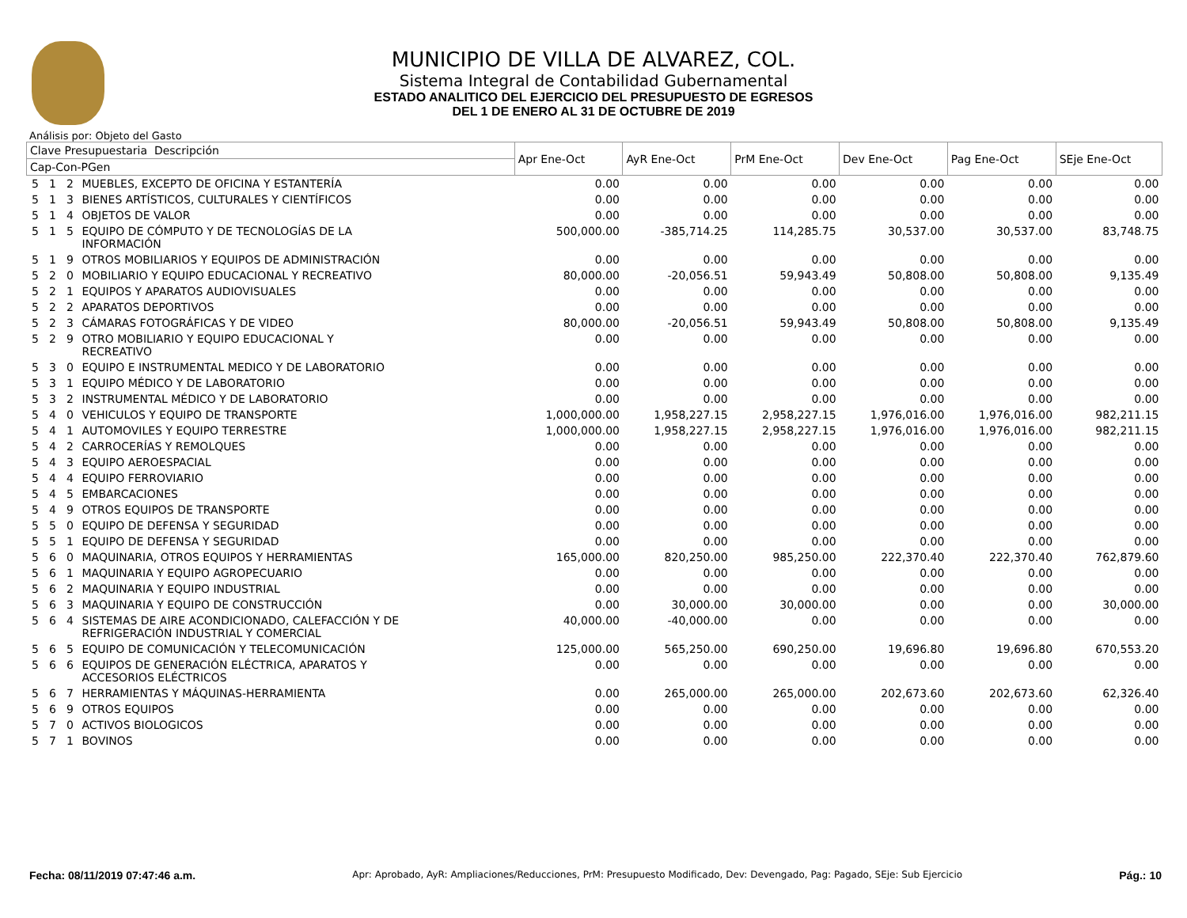MUNICIPIO DE VILLA DE ALVAREZ, COL.
Sistema Integral de Contabilidad Gubernamental
ESTADO ANALITICO DEL EJERCICIO DEL PRESUPUESTO DE EGRESOS
DEL 1 DE ENERO AL 31 DE OCTUBRE DE 2019
Análisis por: Objeto del Gasto
| Clave Presupuestaria Descripción | | | | Apr Ene-Oct | AyR Ene-Oct | PrM Ene-Oct | Dev Ene-Oct | Pag Ene-Oct | SEje Ene-Oct |
| --- | --- | --- | --- | --- | --- | --- | --- | --- | --- |
| Cap-Con-PGen | | | | | | | | | |
| 5 | 1 | 2 | MUEBLES, EXCEPTO DE OFICINA Y ESTANTERÍA | 0.00 | 0.00 | 0.00 | 0.00 | 0.00 | 0.00 |
| 5 | 1 | 3 | BIENES ARTÍSTICOS, CULTURALES Y CIENTÍFICOS | 0.00 | 0.00 | 0.00 | 0.00 | 0.00 | 0.00 |
| 5 | 1 | 4 | OBJETOS DE VALOR | 0.00 | 0.00 | 0.00 | 0.00 | 0.00 | 0.00 |
| 5 | 1 | 5 | EQUIPO DE CÓMPUTO Y DE TECNOLOGÍAS DE LA INFORMACIÓN | 500,000.00 | -385,714.25 | 114,285.75 | 30,537.00 | 30,537.00 | 83,748.75 |
| 5 | 1 | 9 | OTROS MOBILIARIOS Y EQUIPOS DE ADMINISTRACIÓN | 0.00 | 0.00 | 0.00 | 0.00 | 0.00 | 0.00 |
| 5 | 2 | 0 | MOBILIARIO Y EQUIPO EDUCACIONAL Y RECREATIVO | 80,000.00 | -20,056.51 | 59,943.49 | 50,808.00 | 50,808.00 | 9,135.49 |
| 5 | 2 | 1 | EQUIPOS Y APARATOS AUDIOVISUALES | 0.00 | 0.00 | 0.00 | 0.00 | 0.00 | 0.00 |
| 5 | 2 | 2 | APARATOS DEPORTIVOS | 0.00 | 0.00 | 0.00 | 0.00 | 0.00 | 0.00 |
| 5 | 2 | 3 | CÁMARAS FOTOGRÁFICAS Y DE VIDEO | 80,000.00 | -20,056.51 | 59,943.49 | 50,808.00 | 50,808.00 | 9,135.49 |
| 5 | 2 | 9 | OTRO MOBILIARIO Y EQUIPO EDUCACIONAL Y RECREATIVO | 0.00 | 0.00 | 0.00 | 0.00 | 0.00 | 0.00 |
| 5 | 3 | 0 | EQUIPO E INSTRUMENTAL MEDICO Y DE LABORATORIO | 0.00 | 0.00 | 0.00 | 0.00 | 0.00 | 0.00 |
| 5 | 3 | 1 | EQUIPO MÉDICO Y DE LABORATORIO | 0.00 | 0.00 | 0.00 | 0.00 | 0.00 | 0.00 |
| 5 | 3 | 2 | INSTRUMENTAL MÉDICO Y DE LABORATORIO | 0.00 | 0.00 | 0.00 | 0.00 | 0.00 | 0.00 |
| 5 | 4 | 0 | VEHICULOS Y EQUIPO DE TRANSPORTE | 1,000,000.00 | 1,958,227.15 | 2,958,227.15 | 1,976,016.00 | 1,976,016.00 | 982,211.15 |
| 5 | 4 | 1 | AUTOMOVILES Y EQUIPO TERRESTRE | 1,000,000.00 | 1,958,227.15 | 2,958,227.15 | 1,976,016.00 | 1,976,016.00 | 982,211.15 |
| 5 | 4 | 2 | CARROCERÍAS Y REMOLQUES | 0.00 | 0.00 | 0.00 | 0.00 | 0.00 | 0.00 |
| 5 | 4 | 3 | EQUIPO AEROESPACIAL | 0.00 | 0.00 | 0.00 | 0.00 | 0.00 | 0.00 |
| 5 | 4 | 4 | EQUIPO FERROVIARIO | 0.00 | 0.00 | 0.00 | 0.00 | 0.00 | 0.00 |
| 5 | 4 | 5 | EMBARCACIONES | 0.00 | 0.00 | 0.00 | 0.00 | 0.00 | 0.00 |
| 5 | 4 | 9 | OTROS EQUIPOS DE TRANSPORTE | 0.00 | 0.00 | 0.00 | 0.00 | 0.00 | 0.00 |
| 5 | 5 | 0 | EQUIPO DE DEFENSA Y SEGURIDAD | 0.00 | 0.00 | 0.00 | 0.00 | 0.00 | 0.00 |
| 5 | 5 | 1 | EQUIPO DE DEFENSA Y SEGURIDAD | 0.00 | 0.00 | 0.00 | 0.00 | 0.00 | 0.00 |
| 5 | 6 | 0 | MAQUINARIA, OTROS EQUIPOS Y HERRAMIENTAS | 165,000.00 | 820,250.00 | 985,250.00 | 222,370.40 | 222,370.40 | 762,879.60 |
| 5 | 6 | 1 | MAQUINARIA Y EQUIPO AGROPECUARIO | 0.00 | 0.00 | 0.00 | 0.00 | 0.00 | 0.00 |
| 5 | 6 | 2 | MAQUINARIA Y EQUIPO INDUSTRIAL | 0.00 | 0.00 | 0.00 | 0.00 | 0.00 | 0.00 |
| 5 | 6 | 3 | MAQUINARIA Y EQUIPO DE CONSTRUCCIÓN | 0.00 | 30,000.00 | 30,000.00 | 0.00 | 0.00 | 30,000.00 |
| 5 | 6 | 4 | SISTEMAS DE AIRE ACONDICIONADO, CALEFACCIÓN Y DE REFRIGERACIÓN INDUSTRIAL Y COMERCIAL | 40,000.00 | -40,000.00 | 0.00 | 0.00 | 0.00 | 0.00 |
| 5 | 6 | 5 | EQUIPO DE COMUNICACIÓN Y TELECOMUNICACIÓN | 125,000.00 | 565,250.00 | 690,250.00 | 19,696.80 | 19,696.80 | 670,553.20 |
| 5 | 6 | 6 | EQUIPOS DE GENERACIÓN ELÉCTRICA, APARATOS Y ACCESORIOS ELÉCTRICOS | 0.00 | 0.00 | 0.00 | 0.00 | 0.00 | 0.00 |
| 5 | 6 | 7 | HERRAMIENTAS Y MÁQUINAS-HERRAMIENTA | 0.00 | 265,000.00 | 265,000.00 | 202,673.60 | 202,673.60 | 62,326.40 |
| 5 | 6 | 9 | OTROS EQUIPOS | 0.00 | 0.00 | 0.00 | 0.00 | 0.00 | 0.00 |
| 5 | 7 | 0 | ACTIVOS BIOLOGICOS | 0.00 | 0.00 | 0.00 | 0.00 | 0.00 | 0.00 |
| 5 | 7 | 1 | BOVINOS | 0.00 | 0.00 | 0.00 | 0.00 | 0.00 | 0.00 |
Fecha: 08/11/2019 07:47:46 a.m. Apr: Aprobado, AyR: Ampliaciones/Reducciones, PrM: Presupuesto Modificado, Dev: Devengado, Pag: Pagado, SEje: Sub Ejercicio Pág.: 10